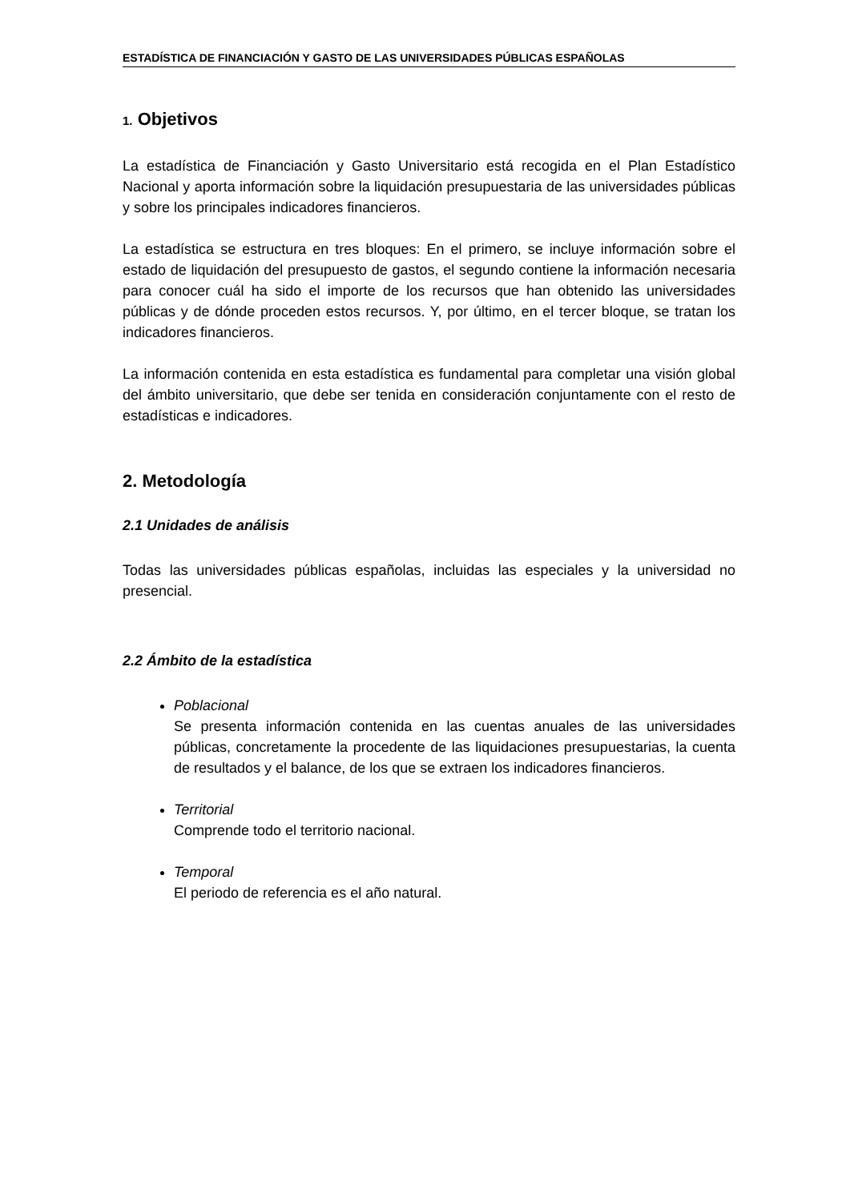ESTADÍSTICA DE FINANCIACIÓN Y GASTO DE LAS UNIVERSIDADES PÚBLICAS ESPAÑOLAS
1. Objetivos
La estadística de Financiación y Gasto Universitario está recogida en el Plan Estadístico Nacional y aporta información sobre la liquidación presupuestaria de las universidades públicas y sobre los principales indicadores financieros.
La estadística se estructura en tres bloques: En el primero, se incluye información sobre el estado de liquidación del presupuesto de gastos, el segundo contiene la información necesaria para conocer cuál ha sido el importe de los recursos que han obtenido las universidades públicas y de dónde proceden estos recursos. Y, por último, en el tercer bloque, se tratan los indicadores financieros.
La información contenida en esta estadística es fundamental para completar una visión global del ámbito universitario, que debe ser tenida en consideración conjuntamente con el resto de estadísticas e indicadores.
2. Metodología
2.1 Unidades de análisis
Todas las universidades públicas españolas, incluidas las especiales y la universidad no presencial.
2.2 Ámbito de la estadística
Poblacional
Se presenta información contenida en las cuentas anuales de las universidades públicas, concretamente la procedente de las liquidaciones presupuestarias, la cuenta de resultados y el balance, de los que se extraen los indicadores financieros.
Territorial
Comprende todo el territorio nacional.
Temporal
El periodo de referencia es el año natural.